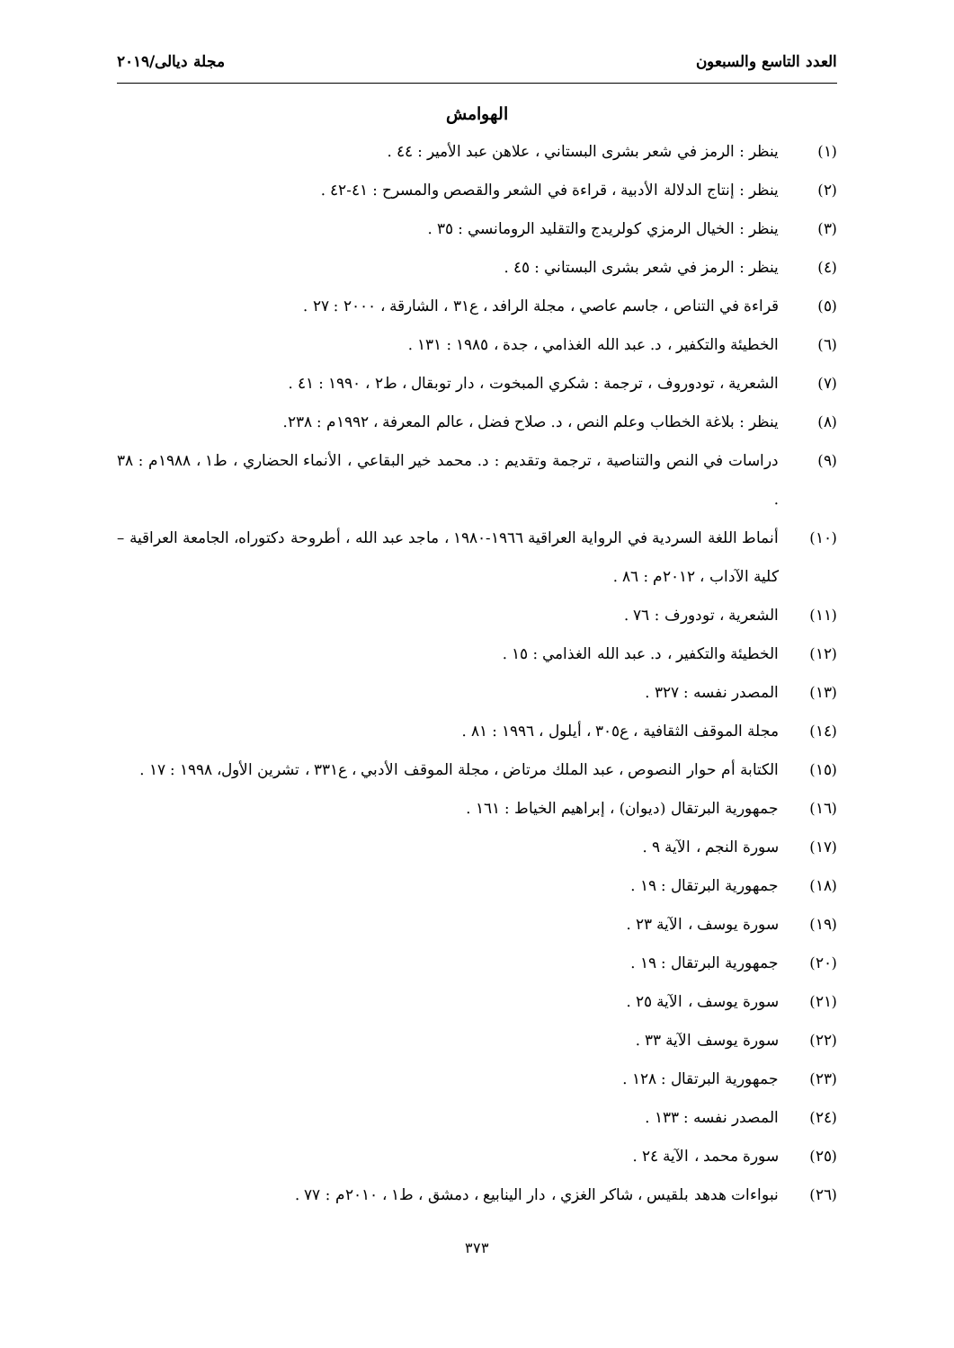العدد التاسع والسبعون مجلة ديالى/٢٠١٩
الهوامش
(١) ينظر : الرمز في شعر بشرى البستاني ، علاهن عبد الأمير : ٤٤ .
(٢) ينظر : إنتاج الدلالة الأدبية ، قراءة في الشعر والقصص والمسرح : ٤١-٤٢ .
(٣) ينظر : الخيال الرمزي كولريدج والتقليد الرومانسي : ٣٥ .
(٤) ينظر : الرمز في شعر بشرى البستاني : ٤٥ .
(٥) قراءة في التناص ، جاسم عاصي ، مجلة الرافد ، ع٣١ ، الشارقة ، ٢٠٠٠ : ٢٧ .
(٦) الخطيئة والتكفير ، د. عبد الله الغذامي ، جدة ، ١٩٨٥ : ١٣١ .
(٧) الشعرية ، تودوروف ، ترجمة : شكري المبخوت ، دار توبقال ، ط٢ ، ١٩٩٠ : ٤١ .
(٨) ينظر : بلاغة الخطاب وعلم النص ، د. صلاح فضل ، عالم المعرفة ، ١٩٩٢م : ٢٣٨.
(٩) دراسات في النص والتناصية ، ترجمة وتقديم : د. محمد خير البقاعي ، الأنماء الحضاري ، ط١ ، ١٩٨٨م : ٣٨ .
(١٠) أنماط اللغة السردية في الرواية العراقية ١٩٦٦-١٩٨٠ ، ماجد عبد الله ، أطروحة دكتوراه، الجامعة العراقية – كلية الآداب ، ٢٠١٢م : ٨٦ .
(١١) الشعرية ، تودورف : ٧٦ .
(١٢) الخطيئة والتكفير ، د. عبد الله الغذامي : ١٥ .
(١٣) المصدر نفسه : ٣٢٧ .
(١٤) مجلة الموقف الثقافية ، ع٣٠٥ ، أيلول ، ١٩٩٦ : ٨١ .
(١٥) الكتابة أم حوار النصوص ، عبد الملك مرتاض ، مجلة الموقف الأدبي ، ع٣٣١ ، تشرين الأول، ١٩٩٨ : ١٧ .
(١٦) جمهورية البرتقال (ديوان) ، إبراهيم الخياط : ١٦١ .
(١٧) سورة النجم ، الآية ٩ .
(١٨) جمهورية البرتقال : ١٩ .
(١٩) سورة يوسف ، الآية ٢٣ .
(٢٠) جمهورية البرتقال : ١٩ .
(٢١) سورة يوسف ، الآية ٢٥ .
(٢٢) سورة يوسف الآية ٣٣ .
(٢٣) جمهورية البرتقال : ١٢٨ .
(٢٤) المصدر نفسه : ١٣٣ .
(٢٥) سورة محمد ، الآية ٢٤ .
(٢٦) نبواءات هدهد بلقيس ، شاكر الغزي ، دار الينابيع ، دمشق ، ط١ ، ٢٠١٠م : ٧٧ .
٣٧٣